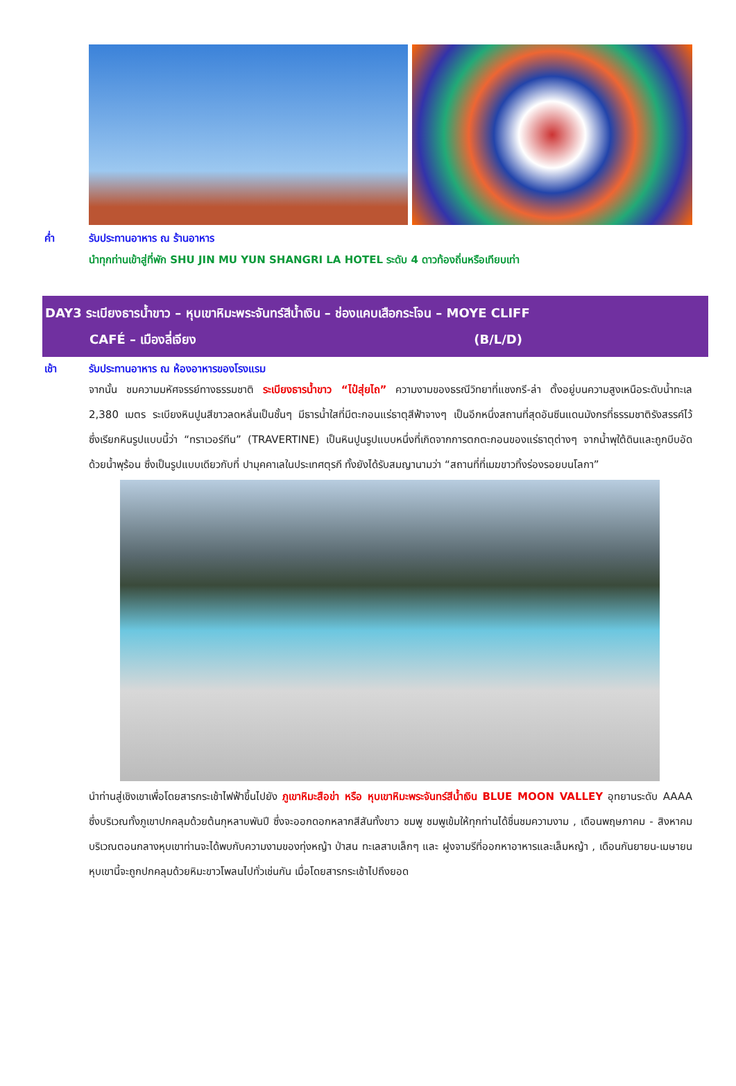ค่ำ รับประทานอาหาร ณ ร้านอาหาร
นำทุกท่านเข้าสู่ที่พัก SHU JIN MU YUN SHANGRI LA HOTEL ระดับ 4 ดาวท้องถิ่นหรือเทียบเท่า
DAY3 ระเบียงธารน้ำขาว – หุบเขาหิมะพระจันทร์สีน้ำเงิน – ช่องแคบเสือกระโจน – MOYE CLIFF
CAFÉ – เมืองลี่เจียง (B/L/D)
เช้า รับประทานอาหาร ณ ห้องอาหารของโรงแรม
จากนั้น ชมความมหัศจรรย์ทางธรรมชาติ ระเบียงธารน้ำขาว “ไป๋สุ่ยไถ” ความงามของธรณีวิทยาที่แชงกรี-ล่า ตั้งอยู่บนความสูงเหนือระดับน้ำทะเล 2,380 เมตร ระเบียงหินปูนสีขาวลดหลั่นเป็นชั้นๆ มีธารน้ำใสที่มีตะกอนแร่ธาตุสีฟ้าจางๆ เป็นอีกหนึ่งสถานที่สุดอันซีนแดนมังกรที่ธรรมชาติรังสรรค์ไว้ ซึ่งเรียกหินรูปแบบนี้ว่า “ทราเวอร์ทีน” (TRAVERTINE) เป็นหินปูนรูปแบบหนึ่งที่เกิดจากการตกตะกอนของแร่ธาตุต่างๆ จากน้ำพุใต้ดินและถูกบีบอัดด้วยน้ำพุร้อน ซึ่งเป็นรูปแบบเดียวกับที่ ปามุคคาเลในประเทศตุรกี ทั้งยังได้รับสมญานามว่า “สถานที่ที่เมฆขาวทิ้งร่องรอยบนโลกา”
นำท่านสู่เชิงเขาเพื่อโดยสารกระเช้าไฟฟ้าขึ้นไปยัง ภูเขาหิมะสือข่า หรือ หุบเขาหิมะพระจันทร์สีน้ำเงิน BLUE MOON VALLEY อุทยานระดับ AAAA ซึ่งบริเวณทั้งภูเขาปกคลุมด้วยต้นกุหลาบพันปี ซึ่งจะออกดอกหลากสีสันทั้งขาว ชมพู ชมพูเข้มให้ทุกท่านได้ชื่นชมความงาม , เดือนพฤษภาคม - สิงหาคม บริเวณตอนกลางหุบเขาท่านจะได้พบกับความงามของทุ่งหญ้า ป่าสน ทะเลสาบเล็กๆ และ ฝูงจามรีที่ออกหาอาหารและเล็มหญ้า , เดือนกันยายน-เมษายน หุบเขานี้จะถูกปกคลุมด้วยหิมะขาวโพลนไปทั่วเช่นกัน เมื่อโดยสารกระเช้าไปถึงยอด